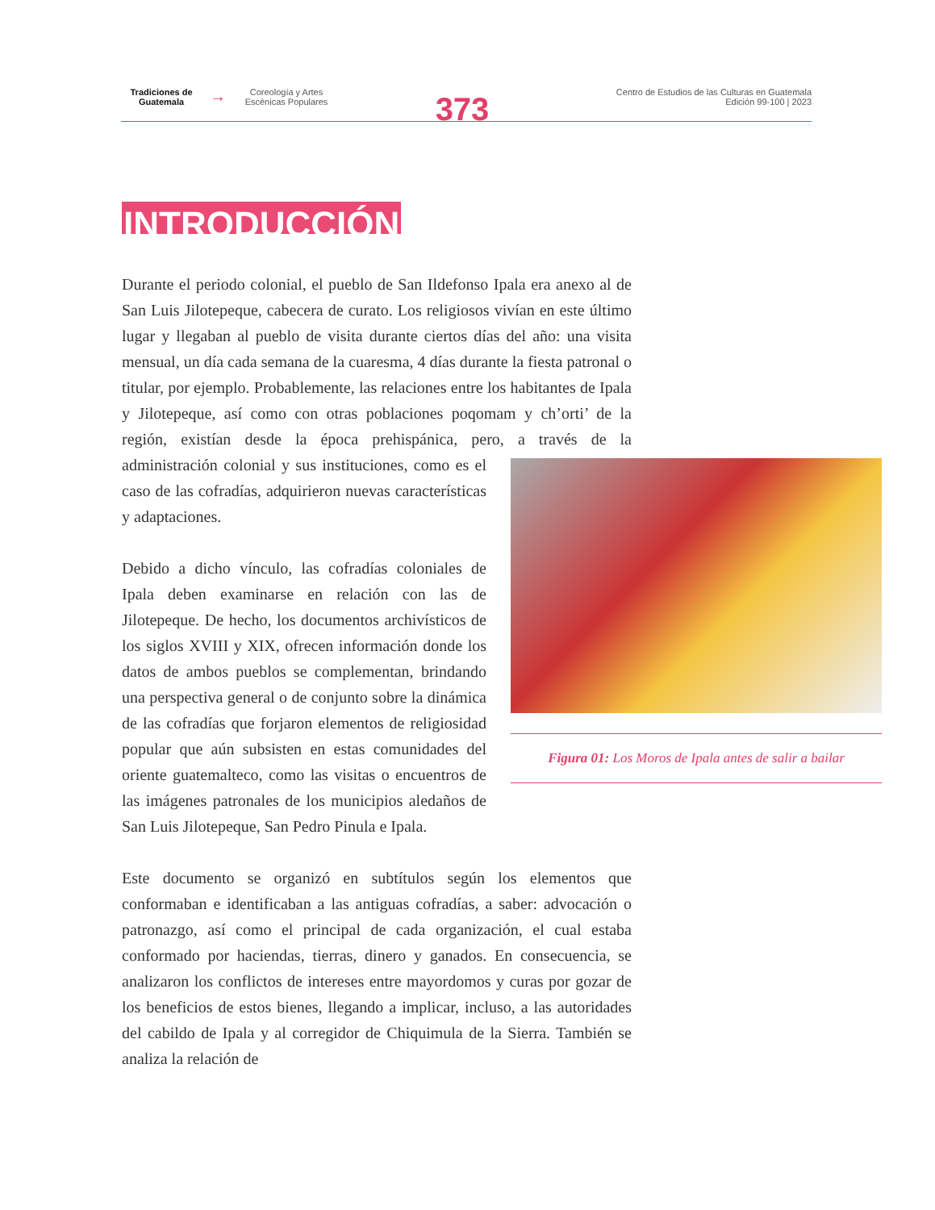Tradiciones de Guatemala
→
Coreología y Artes Escénicas Populares
373
Centro de Estudios de las Culturas en Guatemala
Edición 99-100 | 2023
INTRODUCCIÓN
Durante el periodo colonial, el pueblo de San Ildefonso Ipala era anexo al de San Luis Jilotepeque, cabecera de curato. Los religiosos vivían en este último lugar y llegaban al pueblo de visita durante ciertos días del año: una visita mensual, un día cada semana de la cuaresma, 4 días durante la fiesta patronal o titular, por ejemplo. Probablemente, las relaciones entre los habitantes de Ipala y Jilotepeque, así como con otras poblaciones poqomam y ch’orti’ de la región, existían desde la época prehispánica, pero, a través de la administración colonial y sus instituciones, como es
Figura 01: Los Moros de Ipala antes de salir a bailar
el caso de las cofradías, adquirieron nuevas características y adaptaciones.
Debido a dicho vínculo, las cofradías coloniales de Ipala deben examinarse en relación con las de Jilotepeque. De hecho, los documentos archivísticos de los siglos XVIII y XIX, ofrecen información donde los datos de ambos pueblos se complementan, brindando una perspectiva general o de conjunto sobre la dinámica de las cofradías que forjaron elementos de religiosidad popular que aún subsisten en estas comunidades del oriente guatemalteco, como las visitas o encuentros de las imágenes patronales de los municipios aledaños de San Luis Jilotepeque, San Pedro Pinula e Ipala.
Este documento se organizó en subtítulos según los elementos que conformaban e identificaban a las antiguas cofradías, a saber: advocación o patronazgo, así como el principal de cada organización, el cual estaba conformado por haciendas, tierras, dinero y ganados. En consecuencia, se analizaron los conflictos de intereses entre mayordomos y curas por gozar de los beneficios de estos bienes, llegando a implicar, incluso, a las autoridades del cabildo de Ipala y al corregidor de Chiquimula de la Sierra. También se analiza la relación de